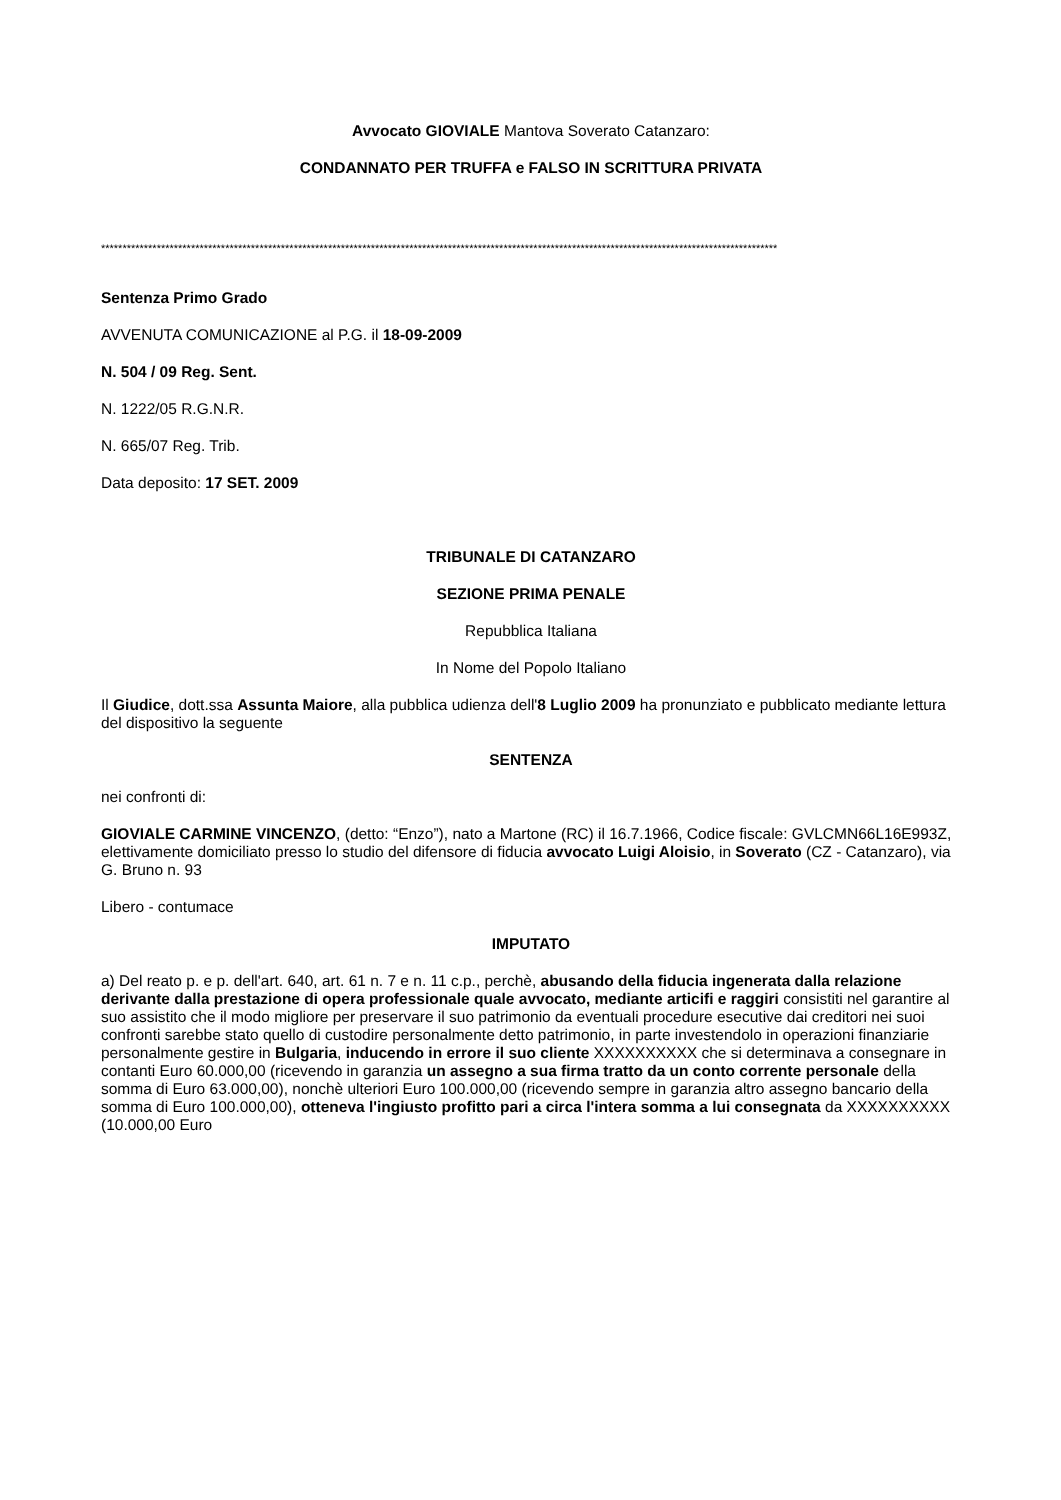Avvocato GIOVIALE Mantova Soverato Catanzaro:
CONDANNATO PER TRUFFA e FALSO IN SCRITTURA PRIVATA
**************************************************************************************************************************************************************
Sentenza Primo Grado
AVVENUTA COMUNICAZIONE al P.G. il 18-09-2009
N. 504 / 09 Reg. Sent.
N. 1222/05 R.G.N.R.
N. 665/07 Reg. Trib.
Data deposito: 17 SET. 2009
TRIBUNALE DI CATANZARO
SEZIONE PRIMA PENALE
Repubblica Italiana
In Nome del Popolo Italiano
Il Giudice, dott.ssa Assunta Maiore, alla pubblica udienza dell'8 Luglio 2009 ha pronunziato e pubblicato mediante lettura del dispositivo la seguente
SENTENZA
nei confronti di:
GIOVIALE CARMINE VINCENZO, (detto: “Enzo”), nato a Martone (RC) il 16.7.1966, Codice fiscale: GVLCMN66L16E993Z, elettivamente domiciliato presso lo studio del difensore di fiducia avvocato Luigi Aloisio, in Soverato (CZ - Catanzaro), via G. Bruno n. 93
Libero - contumace
IMPUTATO
a) Del reato p. e p. dell'art. 640, art. 61 n. 7 e n. 11 c.p., perchè, abusando della fiducia ingenerata dalla relazione derivante dalla prestazione di opera professionale quale avvocato, mediante articifi e raggiri consistiti nel garantire al suo assistito che il modo migliore per preservare il suo patrimonio da eventuali procedure esecutive dai creditori nei suoi confronti sarebbe stato quello di custodire personalmente detto patrimonio, in parte investendolo in operazioni finanziarie personalmente gestire in Bulgaria, inducendo in errore il suo cliente XXXXXXXXXX che si determinava a consegnare in contanti Euro 60.000,00 (ricevendo in garanzia un assegno a sua firma tratto da un conto corrente personale della somma di Euro 63.000,00), nonchè ulteriori Euro 100.000,00 (ricevendo sempre in garanzia altro assegno bancario della somma di Euro 100.000,00), otteneva l'ingiusto profitto pari a circa l'intera somma a lui consegnata da XXXXXXXXXX (10.000,00 Euro